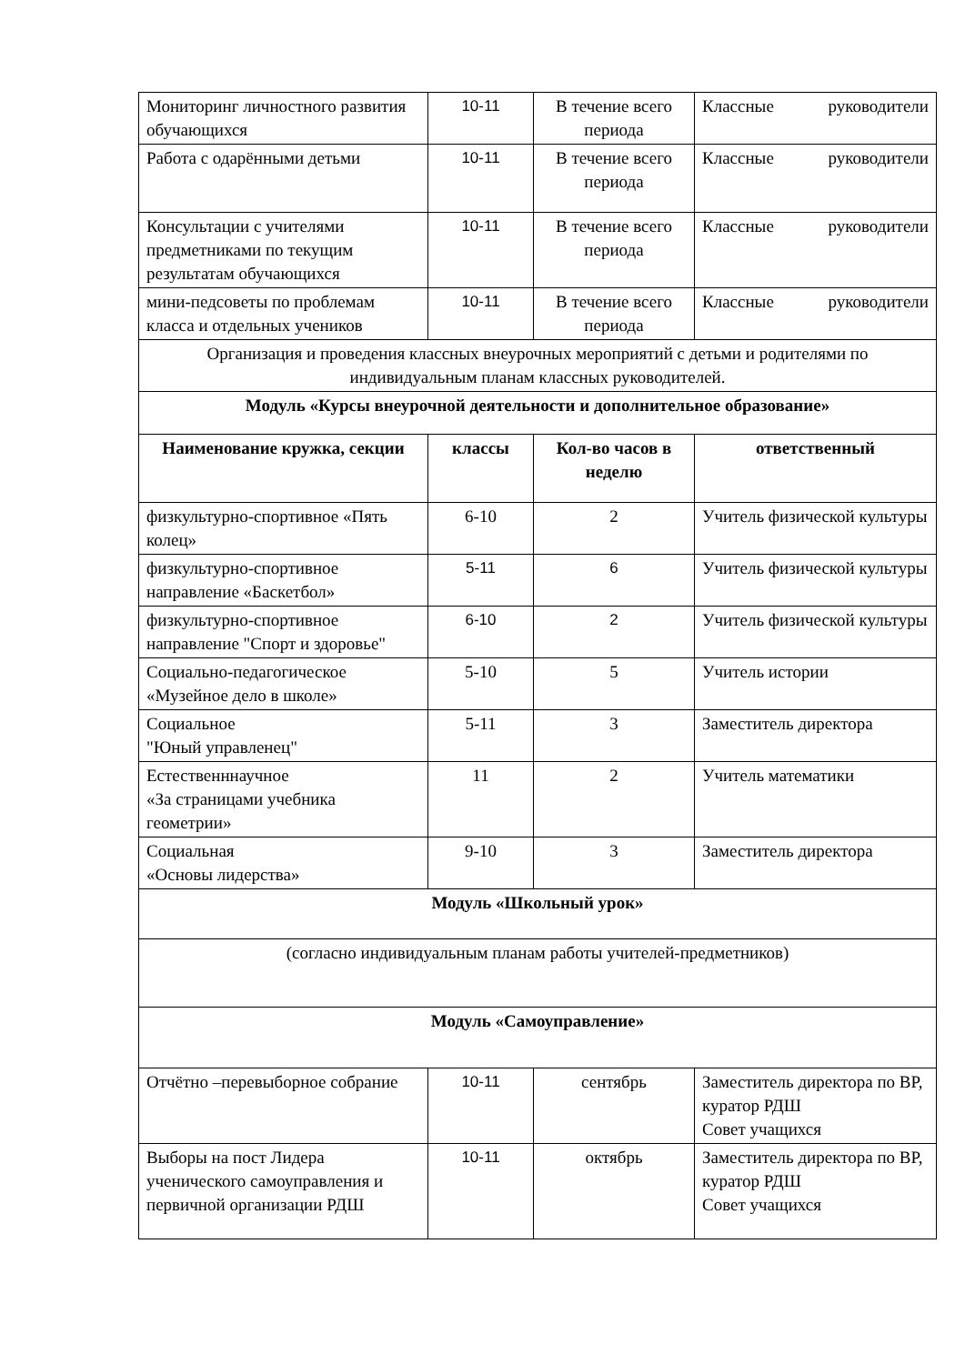| Мониторинг личностного развития обучающихся | 10-11 | В течение всего периода | Классные руководители |
| Работа с одарёнными детьми | 10-11 | В течение всего периода | Классные руководители |
| Консультации с учителями предметниками по текущим результатам обучающихся | 10-11 | В течение всего периода | Классные руководители |
| мини-педсоветы по проблемам класса и отдельных учеников | 10-11 | В течение всего периода | Классные руководители |
| Организация и проведения классных внеурочных мероприятий с детьми и родителями по индивидуальным планам классных руководителей. | | | |
| Модуль «Курсы внеурочной деятельности и дополнительное образование» | | | |
| Наименование кружка, секции | классы | Кол-во часов в неделю | ответственный |
| физкультурно-спортивное «Пять колец» | 6-10 | 2 | Учитель физической культуры |
| физкультурно-спортивное направление «Баскетбол» | 5-11 | 6 | Учитель физической культуры |
| физкультурно-спортивное направление "Спорт и здоровье" | 6-10 | 2 | Учитель физической культуры |
| Социально-педагогическое «Музейное дело в школе» | 5-10 | 5 | Учитель истории |
| Социальное "Юный управленец" | 5-11 | 3 | Заместитель директора |
| Естественннаучное «За страницами учебника геометрии» | 11 | 2 | Учитель математики |
| Социальная «Основы лидерства» | 9-10 | 3 | Заместитель директора |
| Модуль «Школьный урок» | | | |
| (согласно индивидуальным планам работы учителей-предметников) | | | |
| Модуль «Самоуправление» | | | |
| Отчётно –перевыборное собрание | 10-11 | сентябрь | Заместитель директора по ВР, куратор РДШ Совет учащихся |
| Выборы на пост Лидера ученического самоуправления и первичной организации РДШ | 10-11 | октябрь | Заместитель директора по ВР, куратор РДШ Совет учащихся |